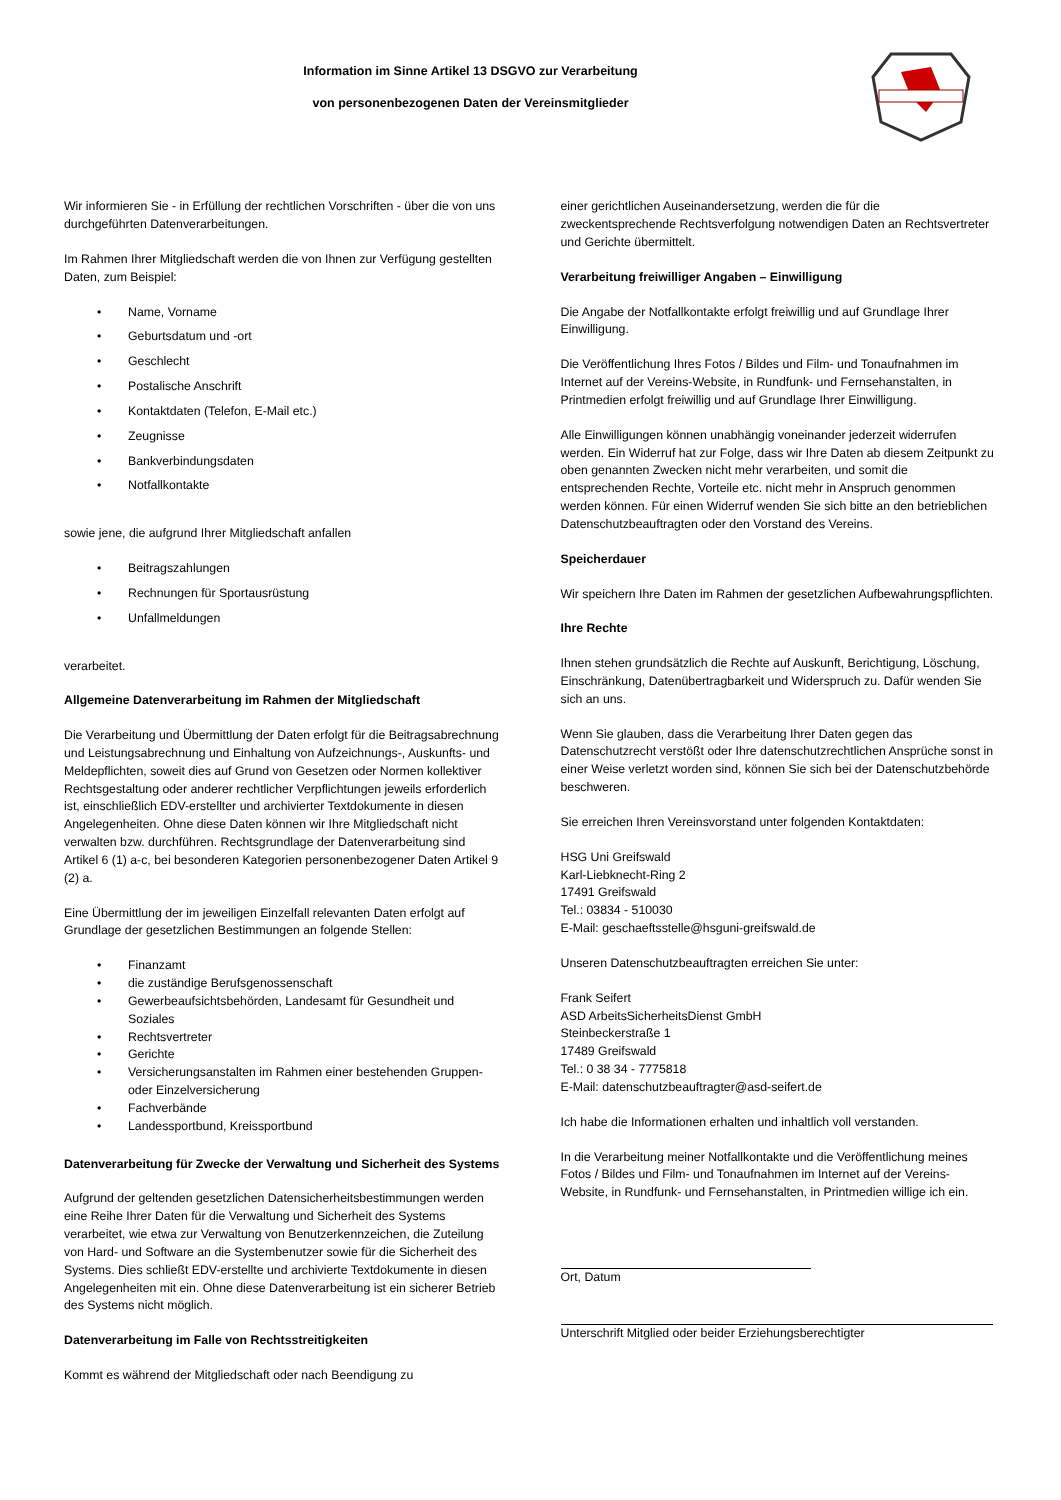Information im Sinne Artikel 13 DSGVO zur Verarbeitung
von personenbezogenen Daten der Vereinsmitglieder
Wir informieren Sie - in Erfüllung der rechtlichen Vorschriften - über die von uns durchgeführten Datenverarbeitungen.
Im Rahmen Ihrer Mitgliedschaft werden die von Ihnen zur Verfügung gestellten Daten, zum Beispiel:
• Name, Vorname
• Geburtsdatum und -ort
• Geschlecht
• Postalische Anschrift
• Kontaktdaten (Telefon, E-Mail etc.)
• Zeugnisse
• Bankverbindungsdaten
• Notfallkontakte
sowie jene, die aufgrund Ihrer Mitgliedschaft anfallen
• Beitragszahlungen
• Rechnungen für Sportausrüstung
• Unfallmeldungen
verarbeitet.
Allgemeine Datenverarbeitung im Rahmen der Mitgliedschaft
Die Verarbeitung und Übermittlung der Daten erfolgt für die Beitragsabrechnung und Leistungsabrechnung und Einhaltung von Aufzeichnungs-, Auskunfts- und Meldepflichten, soweit dies auf Grund von Gesetzen oder Normen kollektiver Rechtsgestaltung oder anderer rechtlicher Verpflichtungen jeweils erforderlich ist, einschließlich EDV-erstellter und archivierter Textdokumente in diesen Angelegenheiten. Ohne diese Daten können wir Ihre Mitgliedschaft nicht verwalten bzw. durchführen. Rechtsgrundlage der Datenverarbeitung sind Artikel 6 (1) a-c, bei besonderen Kategorien personenbezogener Daten Artikel 9 (2) a.
Eine Übermittlung der im jeweiligen Einzelfall relevanten Daten erfolgt auf Grundlage der gesetzlichen Bestimmungen an folgende Stellen:
• Finanzamt
• die zuständige Berufsgenossenschaft
• Gewerbeaufsichtsbehörden, Landesamt für Gesundheit und Soziales
• Rechtsvertreter
• Gerichte
• Versicherungsanstalten im Rahmen einer bestehenden Gruppen- oder Einzelversicherung
• Fachverbände
• Landessportbund, Kreissportbund
Datenverarbeitung für Zwecke der Verwaltung und Sicherheit des Systems
Aufgrund der geltenden gesetzlichen Datensicherheitsbestimmungen werden eine Reihe Ihrer Daten für die Verwaltung und Sicherheit des Systems verarbeitet, wie etwa zur Verwaltung von Benutzerkennzeichen, die Zuteilung von Hard- und Software an die Systembenutzer sowie für die Sicherheit des Systems. Dies schließt EDV-erstellte und archivierte Textdokumente in diesen Angelegenheiten mit ein. Ohne diese Datenverarbeitung ist ein sicherer Betrieb des Systems nicht möglich.
Datenverarbeitung im Falle von Rechtsstreitigkeiten
Kommt es während der Mitgliedschaft oder nach Beendigung zu
einer gerichtlichen Auseinandersetzung, werden die für die zweckentsprechende Rechtsverfolgung notwendigen Daten an Rechtsvertreter und Gerichte übermittelt.
Verarbeitung freiwilliger Angaben – Einwilligung
Die Angabe der Notfallkontakte erfolgt freiwillig und auf Grundlage Ihrer Einwilligung.
Die Veröffentlichung Ihres Fotos / Bildes und Film- und Tonaufnahmen im Internet auf der Vereins-Website, in Rundfunk- und Fernsehanstalten, in Printmedien erfolgt freiwillig und auf Grundlage Ihrer Einwilligung.
Alle Einwilligungen können unabhängig voneinander jederzeit widerrufen werden. Ein Widerruf hat zur Folge, dass wir Ihre Daten ab diesem Zeitpunkt zu oben genannten Zwecken nicht mehr verarbeiten, und somit die entsprechenden Rechte, Vorteile etc. nicht mehr in Anspruch genommen werden können. Für einen Widerruf wenden Sie sich bitte an den betrieblichen Datenschutzbeauftragten oder den Vorstand des Vereins.
Speicherdauer
Wir speichern Ihre Daten im Rahmen der gesetzlichen Aufbewahrungspflichten.
Ihre Rechte
Ihnen stehen grundsätzlich die Rechte auf Auskunft, Berichtigung, Löschung, Einschränkung, Datenübertragbarkeit und Widerspruch zu. Dafür wenden Sie sich an uns.
Wenn Sie glauben, dass die Verarbeitung Ihrer Daten gegen das Datenschutzrecht verstößt oder Ihre datenschutzrechtlichen Ansprüche sonst in einer Weise verletzt worden sind, können Sie sich bei der Datenschutzbehörde beschweren.
Sie erreichen Ihren Vereinsvorstand unter folgenden Kontaktdaten:
HSG Uni Greifswald
Karl-Liebknecht-Ring 2
17491 Greifswald
Tel.: 03834 - 510030
E-Mail: geschaeftsstelle@hsguni-greifswald.de
Unseren Datenschutzbeauftragten erreichen Sie unter:
Frank Seifert
ASD ArbeitsSicherheitsDienst GmbH
Steinbeckerstraße 1
17489 Greifswald
Tel.: 0 38 34 - 7775818
E-Mail: datenschutzbeauftragter@asd-seifert.de
Ich habe die Informationen erhalten und inhaltlich voll verstanden.
In die Verarbeitung meiner Notfallkontakte und die Veröffentlichung meines Fotos / Bildes und Film- und Tonaufnahmen im Internet auf der Vereins-Website, in Rundfunk- und Fernsehanstalten, in Printmedien willige ich ein.
Ort, Datum
Unterschrift Mitglied oder beider Erziehungsberechtigter